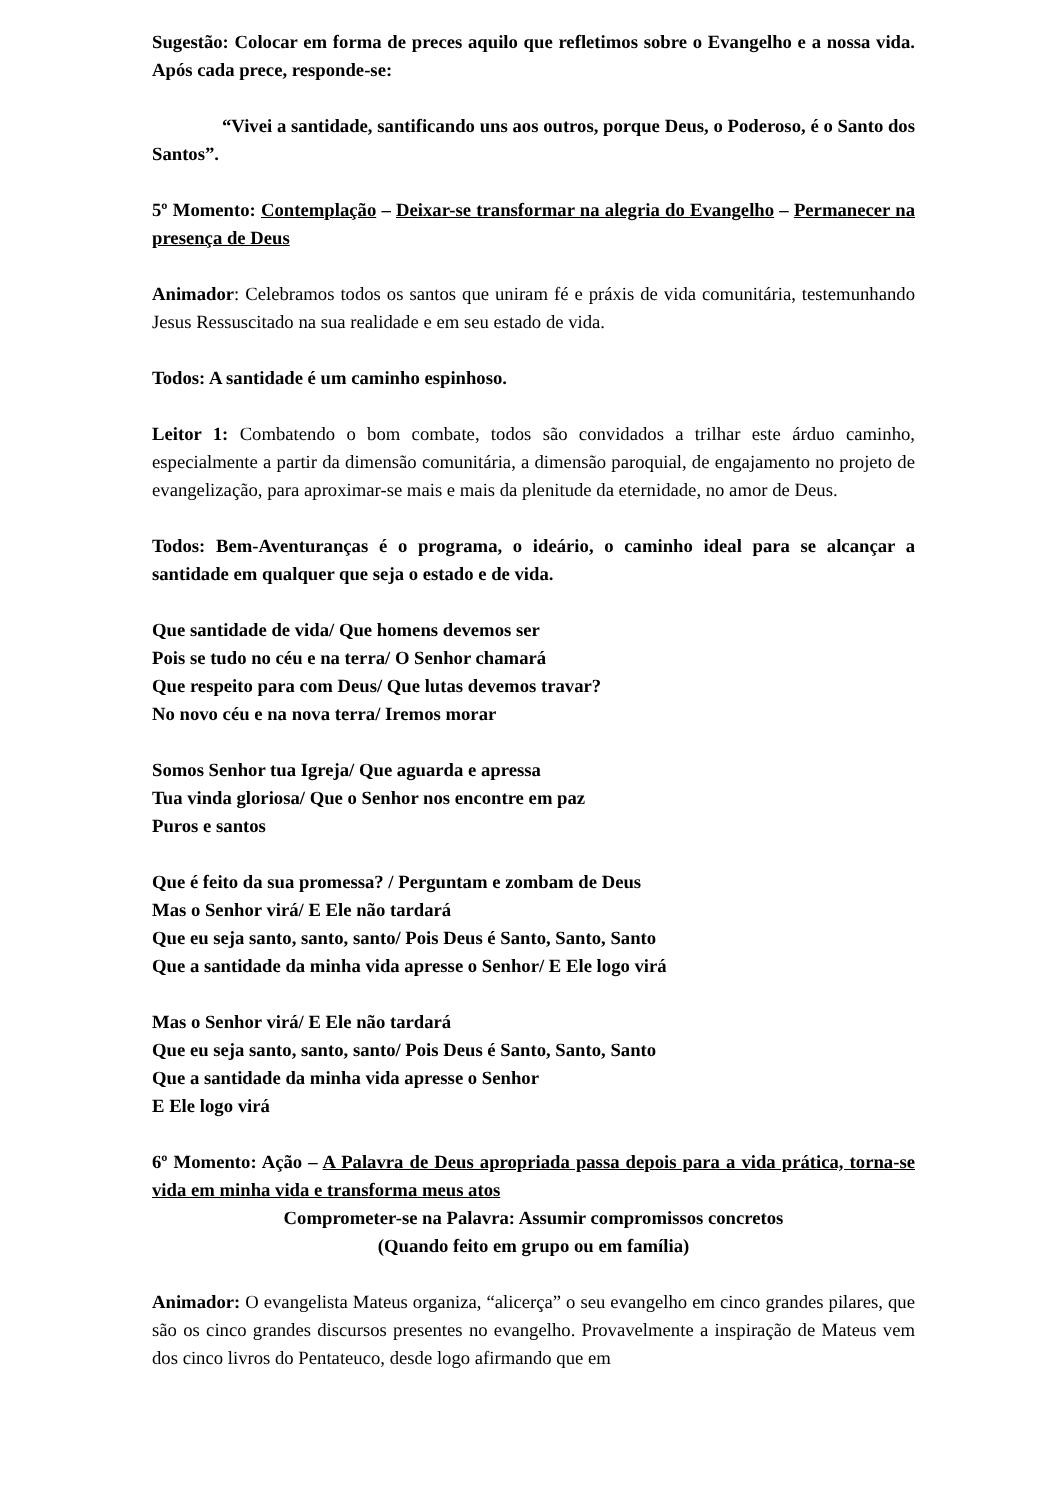Sugestão: Colocar em forma de preces aquilo que refletimos sobre o Evangelho e a nossa vida. Após cada prece, responde-se:
“Vivei a santidade, santificando uns aos outros, porque Deus, o Poderoso, é o Santo dos Santos”.
5º Momento: Contemplação – Deixar-se transformar na alegria do Evangelho – Permanecer na presença de Deus
Animador: Celebramos todos os santos que uniram fé e práxis de vida comunitária, testemunhando Jesus Ressuscitado na sua realidade e em seu estado de vida.
Todos: A santidade é um caminho espinhoso.
Leitor 1: Combatendo o bom combate, todos são convidados a trilhar este árduo caminho, especialmente a partir da dimensão comunitária, a dimensão paroquial, de engajamento no projeto de evangelização, para aproximar-se mais e mais da plenitude da eternidade, no amor de Deus.
Todos: Bem-Aventuranças é o programa, o ideário, o caminho ideal para se alcançar a santidade em qualquer que seja o estado e de vida.
Que santidade de vida/ Que homens devemos ser
Pois se tudo no céu e na terra/ O Senhor chamará
Que respeito para com Deus/ Que lutas devemos travar?
No novo céu e na nova terra/ Iremos morar
Somos Senhor tua Igreja/ Que aguarda e apressa
Tua vinda gloriosa/ Que o Senhor nos encontre em paz
Puros e santos
Que é feito da sua promessa? / Perguntam e zombam de Deus
Mas o Senhor virá/ E Ele não tardará
Que eu seja santo, santo, santo/ Pois Deus é Santo, Santo, Santo
Que a santidade da minha vida apresse o Senhor/ E Ele logo virá
Mas o Senhor virá/ E Ele não tardará
Que eu seja santo, santo, santo/ Pois Deus é Santo, Santo, Santo
Que a santidade da minha vida apresse o Senhor
E Ele logo virá
6º Momento: Ação – A Palavra de Deus apropriada passa depois para a vida prática, torna-se vida em minha vida e transforma meus atos
Comprometer-se na Palavra: Assumir compromissos concretos
(Quando feito em grupo ou em família)
Animador: O evangelista Mateus organiza, “alicerça” o seu evangelho em cinco grandes pilares, que são os cinco grandes discursos presentes no evangelho. Provavelmente a inspiração de Mateus vem dos cinco livros do Pentateuco, desde logo afirmando que em